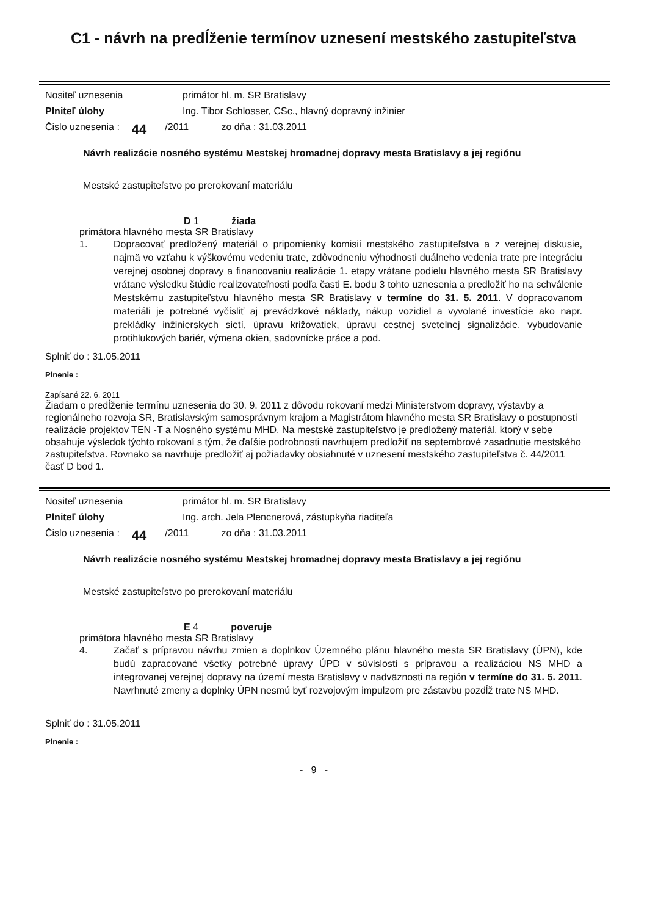C1 - návrh na predĺženie termínov uznesení mestského zastupiteľstva
Nositeľ uznesenia primátor hl. m. SR Bratislavy
Plniteľ úlohy Ing. Tibor Schlosser, CSc., hlavný dopravný inžinier
Čislo uznesenia : 44 /2011 zo dňa : 31.03.2011
Návrh realizácie nosného systému Mestskej hromadnej dopravy mesta Bratislavy a jej regiónu
Mestské zastupiteľstvo po prerokovaní materiálu
D 1 žiada
primátora hlavného mesta SR Bratislavy
1. Dopracovať predložený materiál o pripomienky komisií mestského zastupiteľstva a z verejnej diskusie, najmä vo vzťahu k výškovému vedeniu trate, zdôvodneniu výhodnosti duálneho vedenia trate pre integráciu verejnej osobnej dopravy a financovaniu realizácie 1. etapy vrátane podielu hlavného mesta SR Bratislavy vrátane výsledku štúdie realizovateľnosti podľa časti E. bodu 3 tohto uznesenia a predložiť ho na schválenie Mestskému zastupiteľstvu hlavného mesta SR Bratislavy v termíne do 31. 5. 2011. V dopracovanom materiáli je potrebné vyčísliť aj prevádzkové náklady, nákup vozidiel a vyvolané investície ako napr. prekládky inžinierskych sietí, úpravu križovatiek, úpravu cestnej svetelnej signalizácie, vybudovanie protihlukových bariér, výmena okien, sadovnícke práce a pod.
Splniť do : 31.05.2011
Plnenie :
Zapísané 22. 6. 2011
Žiadam o predĺženie termínu uznesenia do 30. 9. 2011 z dôvodu rokovaní medzi Ministerstvom dopravy, výstavby a regionálneho rozvoja SR, Bratislavským samosprávnym krajom a Magistrátom hlavného mesta SR Bratislavy o postupnosti realizácie projektov TEN -T a Nosného systému MHD. Na mestské zastupiteľstvo je predložený materiál, ktorý v sebe obsahuje výsledok týchto rokovaní s tým, že ďaľšie podrobnosti navrhujem predložiť na septembrové zasadnutie mestského zastupiteľstva. Rovnako sa navrhuje predložiť aj požiadavky obsiahnuté v uznesení mestského zastupiteľstva č. 44/2011 časť D bod 1.
Nositeľ uznesenia primátor hl. m. SR Bratislavy
Plniteľ úlohy Ing. arch. Jela Plencnerová, zástupkyňa riaditeľa
Čislo uznesenia : 44 /2011 zo dňa : 31.03.2011
Návrh realizácie nosného systému Mestskej hromadnej dopravy mesta Bratislavy a jej regiónu
Mestské zastupiteľstvo po prerokovaní materiálu
E 4 poveruje
primátora hlavného mesta SR Bratislavy
4. Začať s prípravou návrhu zmien a doplnkov Územného plánu hlavného mesta SR Bratislavy (ÚPN), kde budú zapracované všetky potrebné úpravy ÚPD v súvislosti s prípravou a realizáciou NS MHD a integrovanej verejnej dopravy na území mesta Bratislavy v nadväznosti na región v termíne do 31. 5. 2011. Navrhnuté zmeny a doplnky ÚPN nesmú byť rozvojovým impulzom pre zástavbu pozdĺž trate NS MHD.
Splniť do : 31.05.2011
Plnenie :
- 9 -